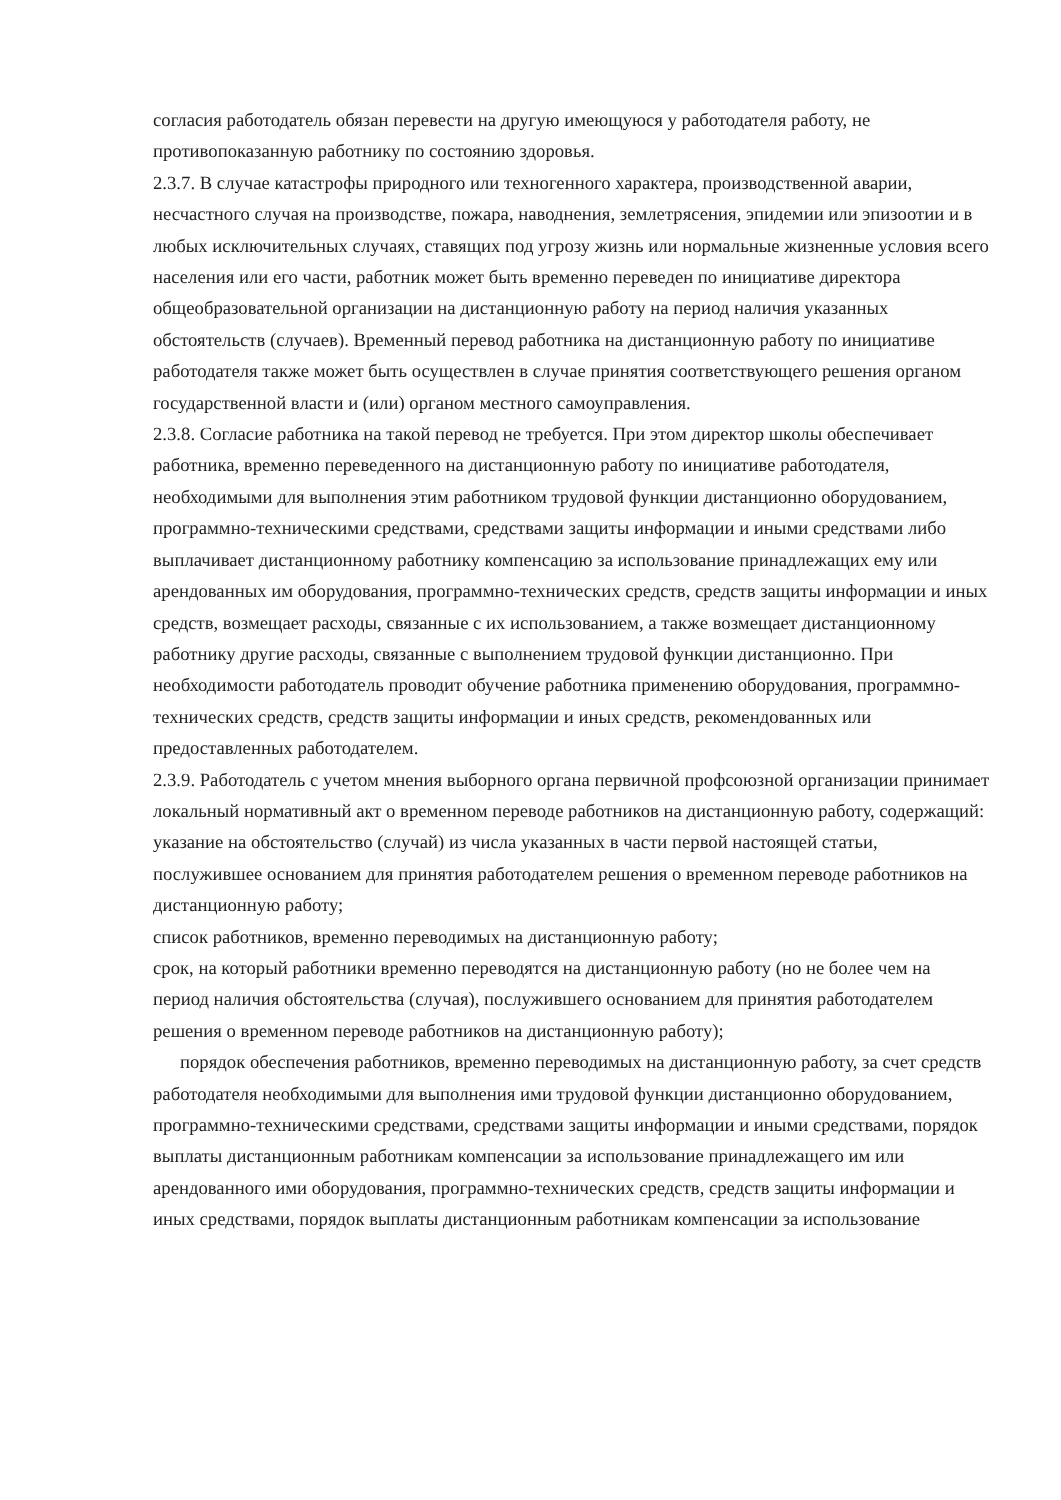согласия работодатель обязан перевести на другую имеющуюся у работодателя работу, не противопоказанную работнику по состоянию здоровья.
2.3.7. В случае катастрофы природного или техногенного характера, производственной аварии, несчастного случая на производстве, пожара, наводнения, землетрясения, эпидемии или эпизоотии и в любых исключительных случаях, ставящих под угрозу жизнь или нормальные жизненные условия всего населения или его части, работник может быть временно переведен по инициативе директора общеобразовательной организации на дистанционную работу на период наличия указанных обстоятельств (случаев). Временный перевод работника на дистанционную работу по инициативе работодателя также может быть осуществлен в случае принятия соответствующего решения органом государственной власти и (или) органом местного самоуправления.
2.3.8. Согласие работника на такой перевод не требуется. При этом директор школы обеспечивает работника, временно переведенного на дистанционную работу по инициативе работодателя, необходимыми для выполнения этим работником трудовой функции дистанционно оборудованием, программно-техническими средствами, средствами защиты информации и иными средствами либо выплачивает дистанционному работнику компенсацию за использование принадлежащих ему или арендованных им оборудования, программно-технических средств, средств защиты информации и иных средств, возмещает расходы, связанные с их использованием, а также возмещает дистанционному работнику другие расходы, связанные с выполнением трудовой функции дистанционно. При необходимости работодатель проводит обучение работника применению оборудования, программно-технических средств, средств защиты информации и иных средств, рекомендованных или предоставленных работодателем.
2.3.9. Работодатель с учетом мнения выборного органа первичной профсоюзной организации принимает локальный нормативный акт о временном переводе работников на дистанционную работу, содержащий:
указание на обстоятельство (случай) из числа указанных в части первой настоящей статьи, послужившее основанием для принятия работодателем решения о временном переводе работников на дистанционную работу;
список работников, временно переводимых на дистанционную работу;
срок, на который работники временно переводятся на дистанционную работу (но не более чем на период наличия обстоятельства (случая), послужившего основанием для принятия работодателем решения о временном переводе работников на дистанционную работу);
порядок обеспечения работников, временно переводимых на дистанционную работу, за счет средств работодателя необходимыми для выполнения ими трудовой функции дистанционно оборудованием, программно-техническими средствами, средствами защиты информации и иными средствами, порядок выплаты дистанционным работникам компенсации за использование принадлежащего им или арендованного ими оборудования, программно-технических средств, средств защиты информации и иных средствами, порядок выплаты дистанционным работникам компенсации за использование